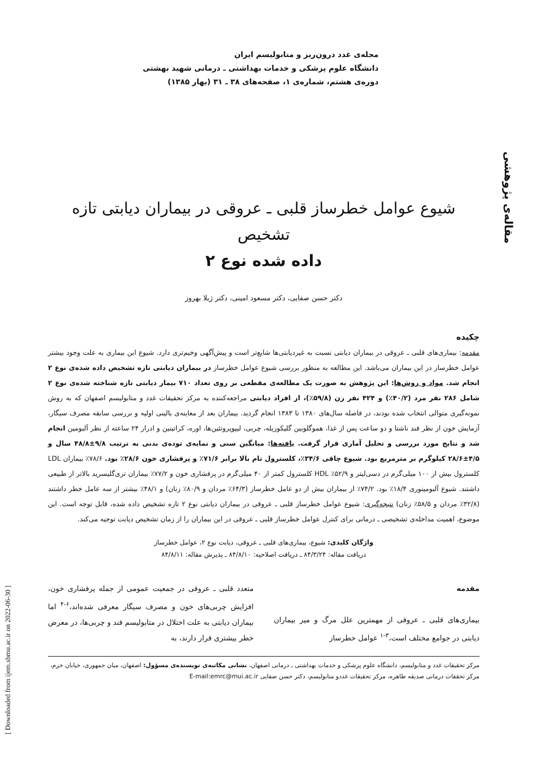مقاله‌ی پژوهشی
[ Downloaded from ijem.sbmu.ac.ir on 2022-06-30 ]
مجله‌ی غدد درون‌ریز و متابولیسم ایران
دانشگاه علوم پزشکی و خدمات بهداشتی ـ درمانی شهید بهشتی
دوره‌ی هشتم، شماره‌ی ۱، صفحه‌های ۳۸ ـ ۳۱ (بهار ۱۳۸۵)
شیوع عوامل خطرساز قلبی ـ عروقی در بیماران دیابتی تازه تشخیص
داده شده نوع ۲
دکتر حسن صفایی، دکتر مسعود امینی، دکتر ژیلا بهروز
چکیده
مقدمه: بیماری‌های قلبی ـ عروقی در بیماران دیابتی نسبت به غیردیابتی‌ها شایع‌تر است و پیش‌آگهی وخیم‌تری دارد. شیوع این بیماری به علت وجود بیشتر عوامل خطرساز در این بیماران می‌باشد. این مطالعه به منظور بررسی شیوع عوامل خطرساز در بیماران دیابتی تازه تشخیص داده شده‌ی نوع ۲ انجام شد. مواد و روش‌ها: این پژوهش به صورت یک مطالعه‌ی مقطعی بر روی تعداد ۷۱۰ بیمار دیابتی تازه شناخته شده‌ی نوع ۲ شامل ۲۸۶ نفر مرد (۴۰/۲٪) و ۴۲۴ نفر زن (۵۹/۸٪)، از افراد دیابتی مراجعه‌کننده به مرکز تحقیقات غدد و متابولیسم اصفهان که به روش نمونه‌گیری متوالی انتخاب شده بودند، در فاصله سال‌های ۱۳۸۰ تا ۱۳۸۳ انجام گردید. بیماران بعد از معاینه‌ی بالینی اولیه و بررسی سابقه مصرف سیگار، آزمایش خون از نظر قند ناشتا و دو ساعت پس از غذا، هموگلوبین گلیکوزیله، چربی، لیپوپروتئین‌ها، اوره، کراتینین و ادرار ۲۴ ساعته از نظر آلبومین انجام شد و نتایج مورد بررسی و تحلیل آماری قرار گرفت. یافته‌ها: میانگین سنی و نمایه‌ی توده‌ی بدنی به ترتیب ۹/۸±۴۸/۸ سال و ۴/۵±۲۸/۶ کیلوگرم بر مترمربع بود. شیوع چاقی ۳۴/۶٪، کلسترول تام بالا برابر ۷۱/۶٪ و پرفشاری خون ۲۸/۶٪ بود. ۷۸/۶٪ بیماران LDL کلسترول بیش از ۱۰۰ میلی‌گرم در دسی‌لیتر و ۵۲/۹٪ HDL کلسترول کمتر از ۴۰ میلی‌گرم در پرفشاری خون و ۷۷/۲٪ بیماران تری‌گلیسرید بالاتر از طبیعی داشتند. شیوع آلبومینوری ۱۸/۴٪ بود. ۷۴/۲٪ از بیماران بیش از دو عامل خطرساز (۶۴/۳٪ مردان و ۸۰/۹٪ زنان) و ۴۸/۱٪ بیشتر از سه عامل خطر داشتند (۳۲/۸٪ مردان و ۵۸/۵٪ زنان) نتیجه‌گیری: شیوع عوامل خطرساز قلبی ـ عروقی در بیماران دیابتی نوع ۲ تازه تشخیص داده شده، قابل توجه است. این موضوع، اهمیت مداخله‌ی تشخیصی ـ درمانی برای کنترل عوامل خطرساز قلبی ـ عروقی در این بیماران را از زمان تشخیص دیابت توجیه می‌کند.
واژگان کلیدی: شیوع، بیماری‌های قلبی ـ عروقی، دیابت نوع ۲، عوامل خطرساز
دریافت مقاله: ۸۴/۳/۲۴ ـ دریافت اصلاحیه: ۸۴/۸/۱۰ ـ پذیرش مقاله: ۸۴/۸/۱۱
مقدمه
بیماری‌های قلبی ـ عروقی از مهمترین علل مرگ و میر بیماران دیابتی در جوامع مختلف است،<sup>۳-۱</sup> عوامل خطرساز
متعدد قلبی ـ عروقی در جمعیت عمومی از جمله پرفشاری خون، افزایش چربی‌های خون و مصرف سیگار معرفی شده‌اند،<sup>۶-۴</sup> اما بیماران دیابتی به علت اختلال در متابولیسم قند و چربی‌ها، در معرض خطر بیشتری قرار دارند، به
مرکز تحقیقات غدد و متابولیسم، دانشگاه علوم پزشکی و خدمات بهداشتی ـ درمانی اصفهان، نشانی مکاتبه‌ی نویسنده‌ی مسؤول: اصفهان، میان جمهوری، خیابان خرم، مرکز تحققات درمانی صدیقه طاهره، مرکز تحقیقات غددو متابولیسم، دکتر حسن صفایی E-mail:emrc@mui.ac.ir